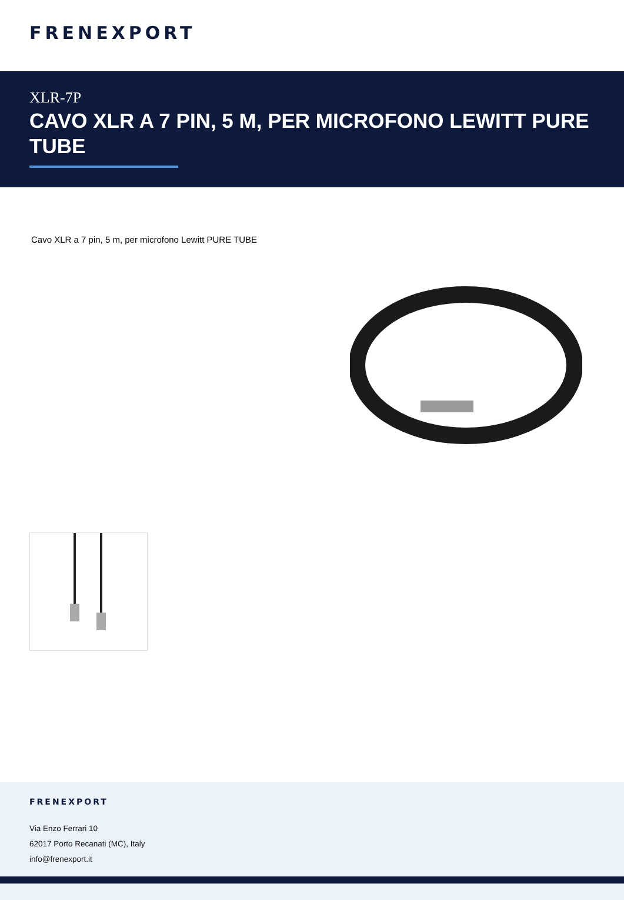FRENEXPORT
XLR-7P
CAVO XLR A 7 PIN, 5 M, PER MICROFONO LEWITT PURE TUBE
Cavo XLR a 7 pin, 5 m, per microfono Lewitt PURE TUBE
FRENEXPORT
Via Enzo Ferrari 10
62017 Porto Recanati (MC), Italy
info@frenexport.it